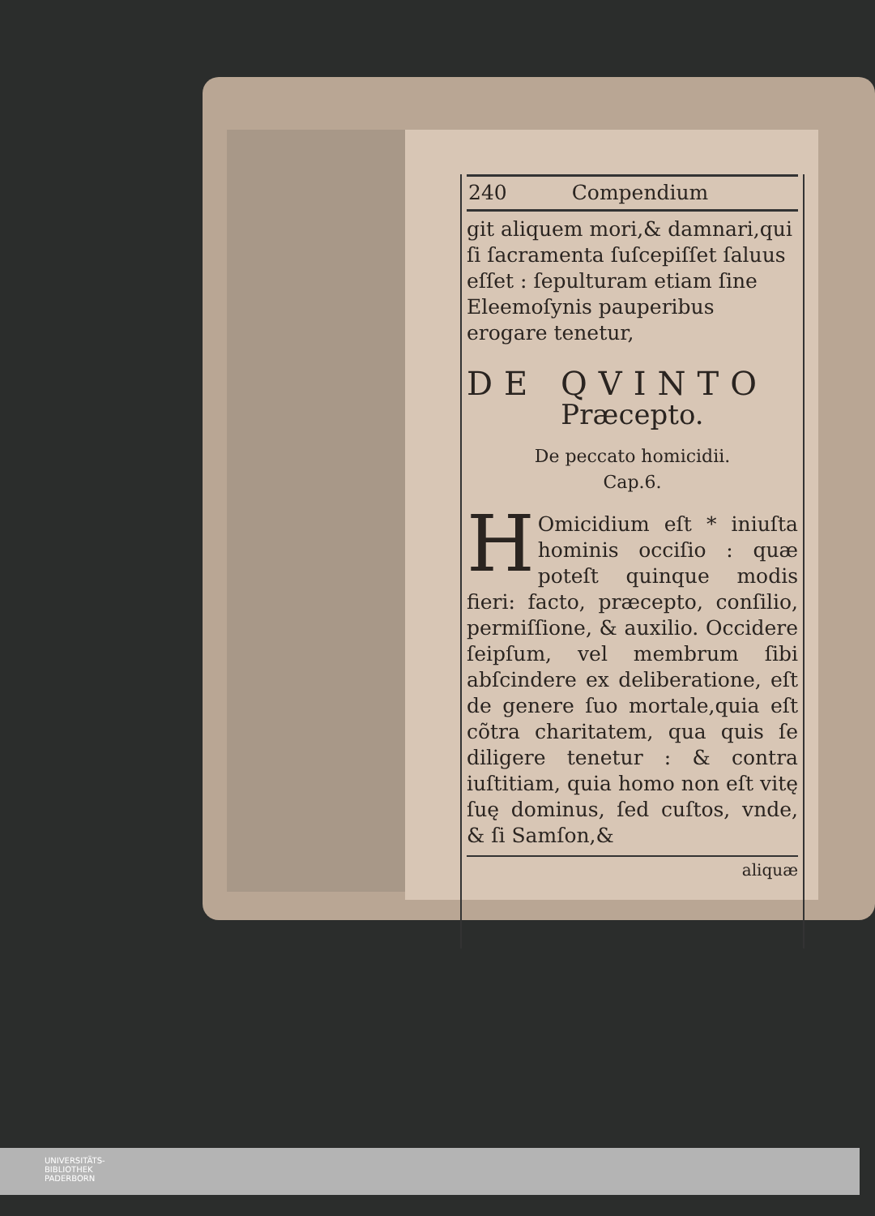240 Compendium
git aliquem mori,& damnari,qui ſi ſacramenta ſuſcepiſſet ſaluus eſſet : ſepulturam etiam ſine Eleemoſynis pauperibus erogare tenetur,
DE QVINTO
Præcepto.
De peccato homicidii.
Cap.6.
HOmicidium eſt * iniuſta hominis occiſio : quæ poteſt quinque modis fieri: facto, præcepto, conſilio, permiſſione, & auxilio. Occidere ſeipſum, vel membrum ſibi abſcindere ex deliberatione, eſt de genere ſuo mortale,quia eſt cõtra charitatem, qua quis ſe diligere tenetur : & contra iuſtitiam, quia homo non eſt vitę ſuę dominus, ſed cuſtos, vnde, & ſi Samſon,&
aliquæ
UNIVERSITÄTS-
BIBLIOTHEK
PADERBORN